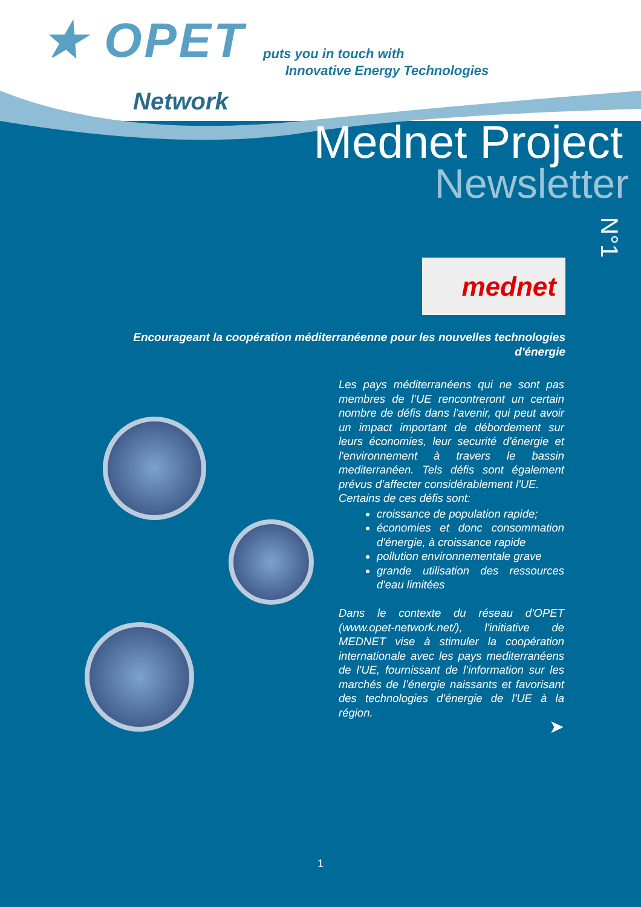★ OPET
Network
puts you in touch with
Innovative Energy Technologies
Mednet Project
Newsletter
N°1
mednet
Encourageant la coopération méditerranéenne pour les nouvelles technologies d'énergie
Les pays méditerranéens qui ne sont pas membres de l’UE rencontreront un certain nombre de défis dans l'avenir, qui peut avoir un impact important de débordement sur leurs économies, leur securité d'énergie et l'environnement à travers le bassin mediterranéen. Tels défis sont également prévus d’affecter considérablement l'UE.
Certains de ces défis sont:
croissance de population rapide;
économies et donc consommation d'énergie, à croissance rapide
pollution environnementale grave
grande utilisation des ressources d'eau limitées
Dans le contexte du réseau d'OPET (www.opet-network.net/), l'initiative de MEDNET vise à stimuler la coopération internationale avec les pays mediterranéens de l'UE, fournissant de l’information sur les marchés de l’énergie naissants et favorisant des technologies d'énergie de l'UE à la région.
➤
1